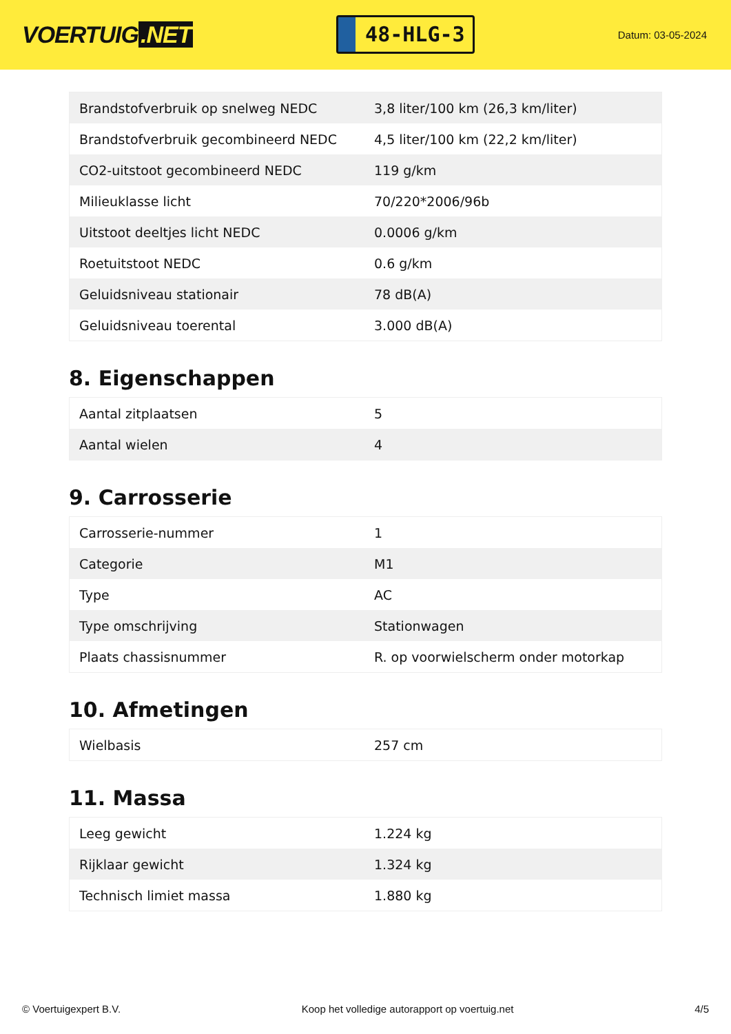VOERTUIG.NET
48-HLG-3
Datum: 03-05-2024
| Brandstofverbruik op snelweg NEDC | 3,8 liter/100 km (26,3 km/liter) |
| Brandstofverbruik gecombineerd NEDC | 4,5 liter/100 km (22,2 km/liter) |
| CO2-uitstoot gecombineerd NEDC | 119 g/km |
| Milieuklasse licht | 70/220*2006/96b |
| Uitstoot deeltjes licht NEDC | 0.0006 g/km |
| Roetuitstoot NEDC | 0.6 g/km |
| Geluidsniveau stationair | 78 dB(A) |
| Geluidsniveau toerental | 3.000 dB(A) |
8. Eigenschappen
| Aantal zitplaatsen | 5 |
| Aantal wielen | 4 |
9. Carrosserie
| Carrosserie-nummer | 1 |
| Categorie | M1 |
| Type | AC |
| Type omschrijving | Stationwagen |
| Plaats chassisnummer | R. op voorwielscherm onder motorkap |
10. Afmetingen
| Wielbasis | 257 cm |
11. Massa
| Leeg gewicht | 1.224 kg |
| Rijklaar gewicht | 1.324 kg |
| Technisch limiet massa | 1.880 kg |
© Voertuigexpert B.V. Koop het volledige autorapport op voertuig.net 4/5